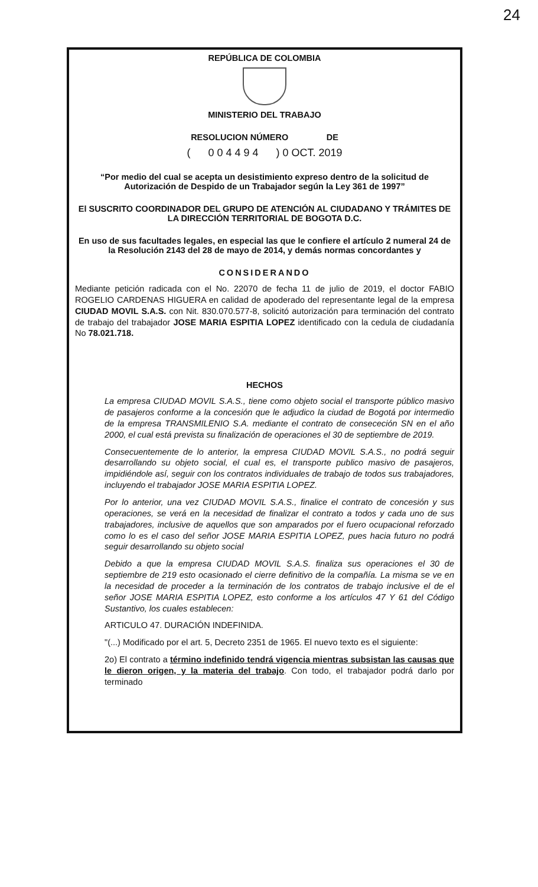24
REPÚBLICA DE COLOMBIA
MINISTERIO DEL TRABAJO
RESOLUCION NÚMERO DE
( 0 0 4 4 9 4 ) 0 OCT. 2019
“Por medio del cual se acepta un desistimiento expreso dentro de la solicitud de Autorización de Despido de un Trabajador según la Ley 361 de 1997”
El SUSCRITO COORDINADOR DEL GRUPO DE ATENCIÓN AL CIUDADANO Y TRÁMITES DE LA DIRECCIÓN TERRITORIAL DE BOGOTA D.C.
En uso de sus facultades legales, en especial las que le confiere el artículo 2 numeral 24 de la Resolución 2143 del 28 de mayo de 2014, y demás normas concordantes y
CONSIDERANDO
Mediante petición radicada con el No. 22070 de fecha 11 de julio de 2019, el doctor FABIO ROGELIO CARDENAS HIGUERA en calidad de apoderado del representante legal de la empresa CIUDAD MOVIL S.A.S. con Nit. 830.070.577-8, solicitó autorización para terminación del contrato de trabajo del trabajador JOSE MARIA ESPITIA LOPEZ identificado con la cedula de ciudadanía No 78.021.718.
HECHOS
La empresa CIUDAD MOVIL S.A.S., tiene como objeto social el transporte público masivo de pasajeros conforme a la concesión que le adjudico la ciudad de Bogotá por intermedio de la empresa TRANSMILENIO S.A. mediante el contrato de consececión SN en el año 2000, el cual está prevista su finalización de operaciones el 30 de septiembre de 2019.
Consecuentemente de lo anterior, la empresa CIUDAD MOVIL S.A.S., no podrá seguir desarrollando su objeto social, el cual es, el transporte publico masivo de pasajeros, impidiéndole así, seguir con los contratos individuales de trabajo de todos sus trabajadores, incluyendo el trabajador JOSE MARIA ESPITIA LOPEZ.
Por lo anterior, una vez CIUDAD MOVIL S.A.S., finalice el contrato de concesión y sus operaciones, se verá en la necesidad de finalizar el contrato a todos y cada uno de sus trabajadores, inclusive de aquellos que son amparados por el fuero ocupacional reforzado como lo es el caso del señor JOSE MARIA ESPITIA LOPEZ, pues hacia futuro no podrá seguir desarrollando su objeto social
Debido a que la empresa CIUDAD MOVIL S.A.S. finaliza sus operaciones el 30 de septiembre de 219 esto ocasionado el cierre definitivo de la compañía. La misma se ve en la necesidad de proceder a la terminación de los contratos de trabajo inclusive el de el señor JOSE MARIA ESPITIA LOPEZ, esto conforme a los artículos 47 Y 61 del Código Sustantivo, los cuales establecen:
ARTICULO 47. DURACIÓN INDEFINIDA.
"(...) Modificado por el art. 5, Decreto 2351 de 1965. El nuevo texto es el siguiente:
2o) El contrato a término indefinido tendrá vigencia mientras subsistan las causas que le dieron origen, y la materia del trabajo. Con todo, el trabajador podrá darlo por terminado